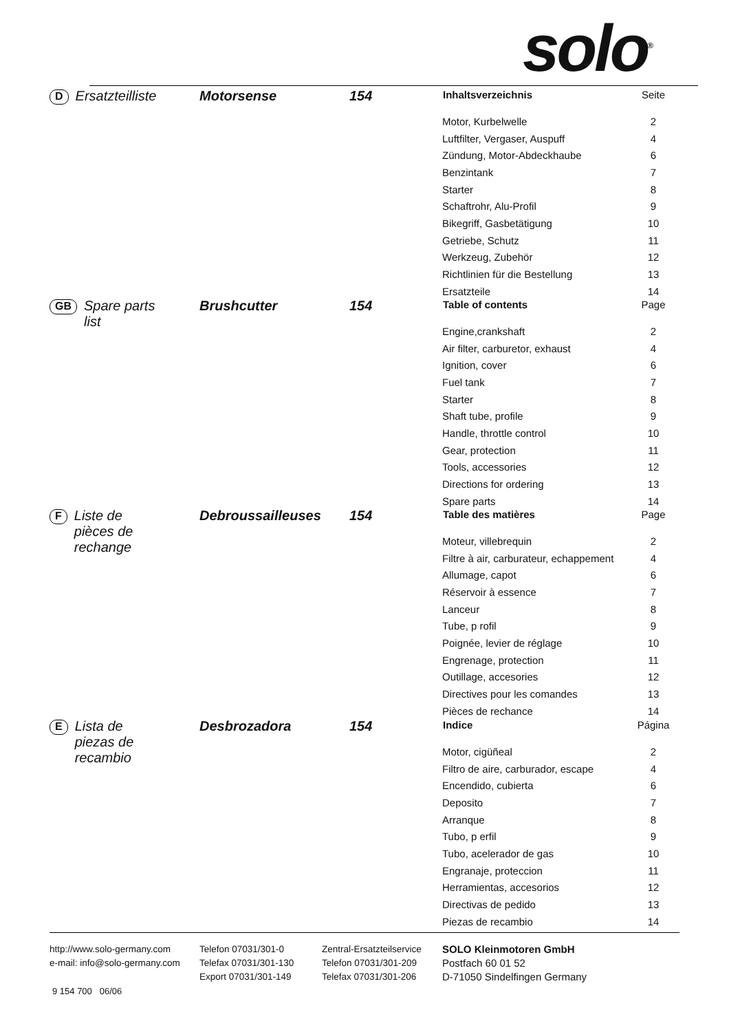solo<sup>®</sup>
D Ersatzteilliste Motorsense 154
| Inhaltsverzeichnis | Seite |
| --- | --- |
| Motor, Kurbelwelle | 2 |
| Luftfilter, Vergaser, Auspuff | 4 |
| Zündung, Motor-Abdeckhaube | 6 |
| Benzintank | 7 |
| Starter | 8 |
| Schaftrohr, Alu-Profil | 9 |
| Bikegriff, Gasbetätigung | 10 |
| Getriebe, Schutz | 11 |
| Werkzeug, Zubehör | 12 |
| Richtlinien für die Bestellung | 13 |
| Ersatzteile | 14 |
GB Spare parts
list
Brushcutter 154
| Table of contents | Page |
| --- | --- |
| Engine,crankshaft | 2 |
| Air filter, carburetor, exhaust | 4 |
| Ignition, cover | 6 |
| Fuel tank | 7 |
| Starter | 8 |
| Shaft tube, profile | 9 |
| Handle, throttle control | 10 |
| Gear, protection | 11 |
| Tools, accessories | 12 |
| Directions for ordering | 13 |
| Spare parts | 14 |
F Liste de
pièces de
rechange
Debroussailleuses 154
| Table des matières | Page |
| --- | --- |
| Moteur, villebrequin | 2 |
| Filtre à air, carburateur, echappement | 4 |
| Allumage, capot | 6 |
| Réservoir à essence | 7 |
| Lanceur | 8 |
| Tube, p rofil | 9 |
| Poignée, levier de réglage | 10 |
| Engrenage, protection | 11 |
| Outillage, accesories | 12 |
| Directives pour les comandes | 13 |
| Pièces de rechance | 14 |
E Lista de
piezas de
recambio
Desbrozadora 154
| Indice | Página |
| --- | --- |
| Motor, cigüñeal | 2 |
| Filtro de aire, carburador, escape | 4 |
| Encendido, cubierta | 6 |
| Deposito | 7 |
| Arranque | 8 |
| Tubo, p erfil | 9 |
| Tubo, acelerador de gas | 10 |
| Engranaje, proteccion | 11 |
| Herramientas, accesorios | 12 |
| Directivas de pedido | 13 |
| Piezas de recambio | 14 |
http://www.solo-germany.com
e-mail: info@solo-germany.com
Telefon 07031/301-0
Telefax 07031/301-130
Export 07031/301-149
Zentral-Ersatzteilservice
Telefon 07031/301-209
Telefax 07031/301-206
SOLO Kleinmotoren GmbH
Postfach 60 01 52
D-71050 Sindelfingen Germany
9 154 700 06/06